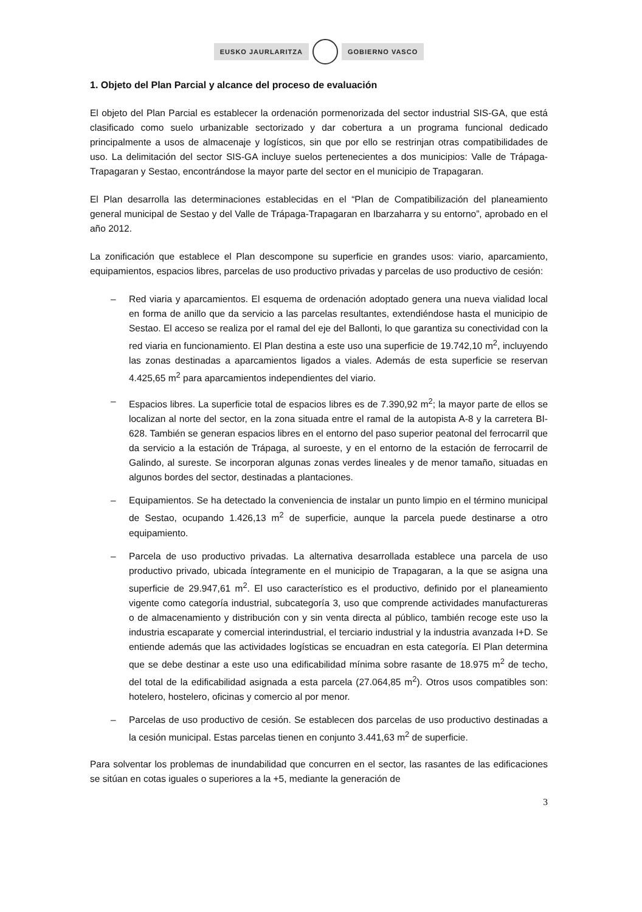EUSKO JAURLARITZA GOBIERNO VASCO
1. Objeto del Plan Parcial y alcance del proceso de evaluación
El objeto del Plan Parcial es establecer la ordenación pormenorizada del sector industrial SIS-GA, que está clasificado como suelo urbanizable sectorizado y dar cobertura a un programa funcional dedicado principalmente a usos de almacenaje y logísticos, sin que por ello se restrinjan otras compatibilidades de uso. La delimitación del sector SIS-GA incluye suelos pertenecientes a dos municipios: Valle de Trápaga-Trapagaran y Sestao, encontrándose la mayor parte del sector en el municipio de Trapagaran.
El Plan desarrolla las determinaciones establecidas en el “Plan de Compatibilización del planeamiento general municipal de Sestao y del Valle de Trápaga-Trapagaran en Ibarzaharra y su entorno”, aprobado en el año 2012.
La zonificación que establece el Plan descompone su superficie en grandes usos: viario, aparcamiento, equipamientos, espacios libres, parcelas de uso productivo privadas y parcelas de uso productivo de cesión:
– Red viaria y aparcamientos. El esquema de ordenación adoptado genera una nueva vialidad local en forma de anillo que da servicio a las parcelas resultantes, extendiéndose hasta el municipio de Sestao. El acceso se realiza por el ramal del eje del Ballonti, lo que garantiza su conectividad con la red viaria en funcionamiento. El Plan destina a este uso una superficie de 19.742,10 m<sup>2</sup>, incluyendo las zonas destinadas a aparcamientos ligados a viales. Además de esta superficie se reservan 4.425,65 m<sup>2</sup> para aparcamientos independientes del viario.
– Espacios libres. La superficie total de espacios libres es de 7.390,92 m<sup>2</sup>; la mayor parte de ellos se localizan al norte del sector, en la zona situada entre el ramal de la autopista A-8 y la carretera BI-628. También se generan espacios libres en el entorno del paso superior peatonal del ferrocarril que da servicio a la estación de Trápaga, al suroeste, y en el entorno de la estación de ferrocarril de Galindo, al sureste. Se incorporan algunas zonas verdes lineales y de menor tamaño, situadas en algunos bordes del sector, destinadas a plantaciones.
– Equipamientos. Se ha detectado la conveniencia de instalar un punto limpio en el término municipal de Sestao, ocupando 1.426,13 m<sup>2</sup> de superficie, aunque la parcela puede destinarse a otro equipamiento.
– Parcela de uso productivo privadas. La alternativa desarrollada establece una parcela de uso productivo privado, ubicada íntegramente en el municipio de Trapagaran, a la que se asigna una superficie de 29.947,61 m<sup>2</sup>. El uso característico es el productivo, definido por el planeamiento vigente como categoría industrial, subcategoría 3, uso que comprende actividades manufactureras o de almacenamiento y distribución con y sin venta directa al público, también recoge este uso la industria escaparate y comercial interindustrial, el terciario industrial y la industria avanzada I+D. Se entiende además que las actividades logísticas se encuadran en esta categoría. El Plan determina que se debe destinar a este uso una edificabilidad mínima sobre rasante de 18.975 m<sup>2</sup> de techo, del total de la edificabilidad asignada a esta parcela (27.064,85 m<sup>2</sup>). Otros usos compatibles son: hotelero, hostelero, oficinas y comercio al por menor.
– Parcelas de uso productivo de cesión. Se establecen dos parcelas de uso productivo destinadas a la cesión municipal. Estas parcelas tienen en conjunto 3.441,63 m<sup>2</sup> de superficie.
Para solventar los problemas de inundabilidad que concurren en el sector, las rasantes de las edificaciones se sitúan en cotas iguales o superiores a la +5, mediante la generación de
3